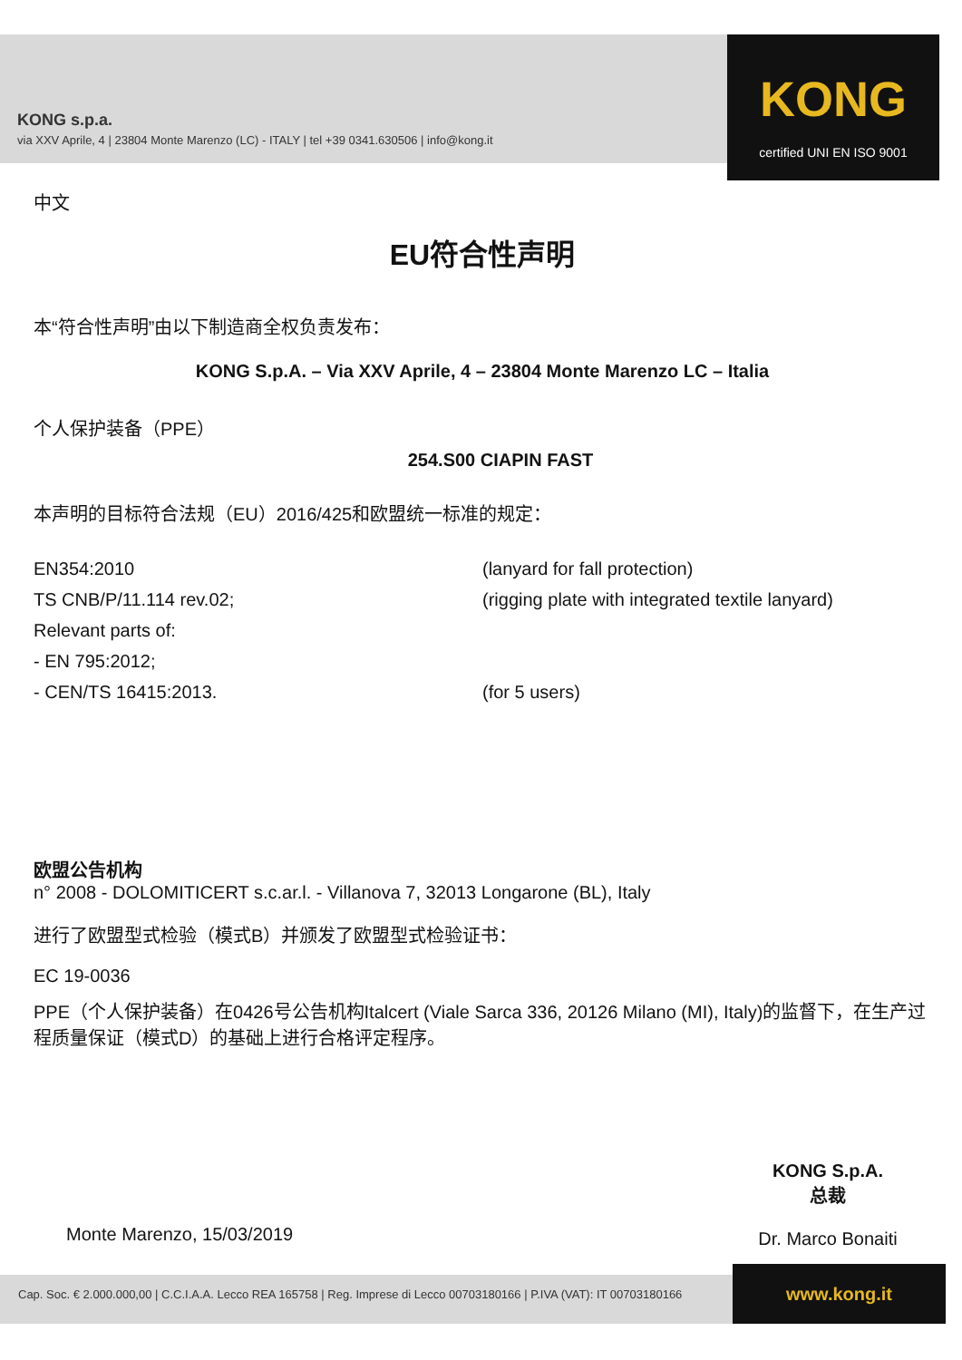KONG s.p.a.
via XXV Aprile, 4 | 23804 Monte Marenzo (LC) - ITALY | tel +39 0341.630506 | info@kong.it
KONG
certified UNI EN ISO 9001
中文
EU符合性声明
本“符合性声明”由以下制造商全权负责发布：
KONG S.p.A. – Via XXV Aprile, 4 – 23804 Monte Marenzo LC – Italia
个人保护装备（PPE）
254.S00 CIAPIN FAST
本声明的目标符合法规（EU）2016/425和欧盟统一标准的规定：
EN354:2010 (lanyard for fall protection)
TS CNB/P/11.114 rev.02; (rigging plate with integrated textile lanyard)
Relevant parts of:
- EN 795:2012;
- CEN/TS 16415:2013. (for 5 users)
欧盟公告机构
n° 2008 - DOLOMITICERT s.c.ar.l. - Villanova 7, 32013 Longarone (BL), Italy
进行了欧盟型式检验（模式B）并颁发了欧盟型式检验证书：
EC 19-0036
PPE（个人保护装备）在0426号公告机构Italcert (Viale Sarca 336, 20126 Milano (MI), Italy)的监督下，在生产过程质量保证（模式D）的基础上进行合格评定程序。
Monte Marenzo, 15/03/2019
KONG S.p.A.
总裁
Dr. Marco Bonaiti
Cap. Soc. € 2.000.000,00 | C.C.I.A.A. Lecco REA 165758 | Reg. Imprese di Lecco 00703180166 | P.IVA (VAT): IT 00703180166
www.kong.it